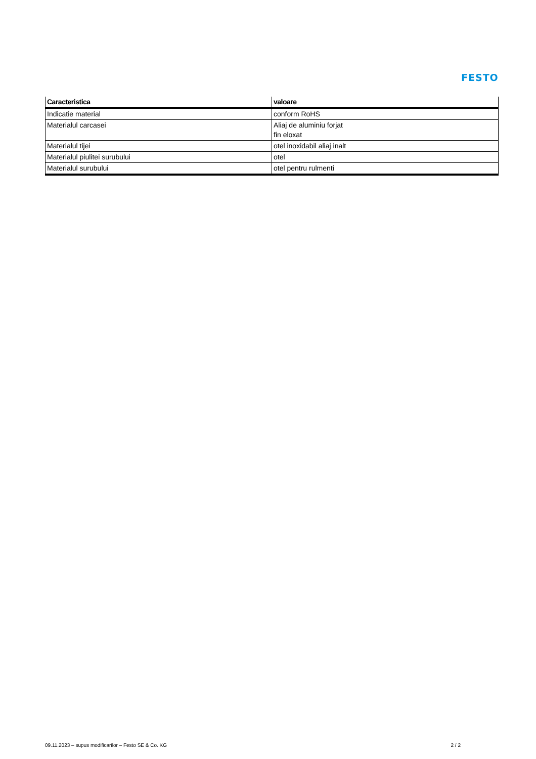FESTO
| Caracteristica | valoare |
| --- | --- |
| Indicatie material | conform RoHS |
| Materialul carcasei | Aliaj de aluminiu forjat fin eloxat |
| Materialul tijei | otel inoxidabil aliaj inalt |
| Materialul piulitei surubului | otel |
| Materialul surubului | otel pentru rulmenti |
09.11.2023 – supus modificarilor – Festo SE & Co. KG 2 / 2